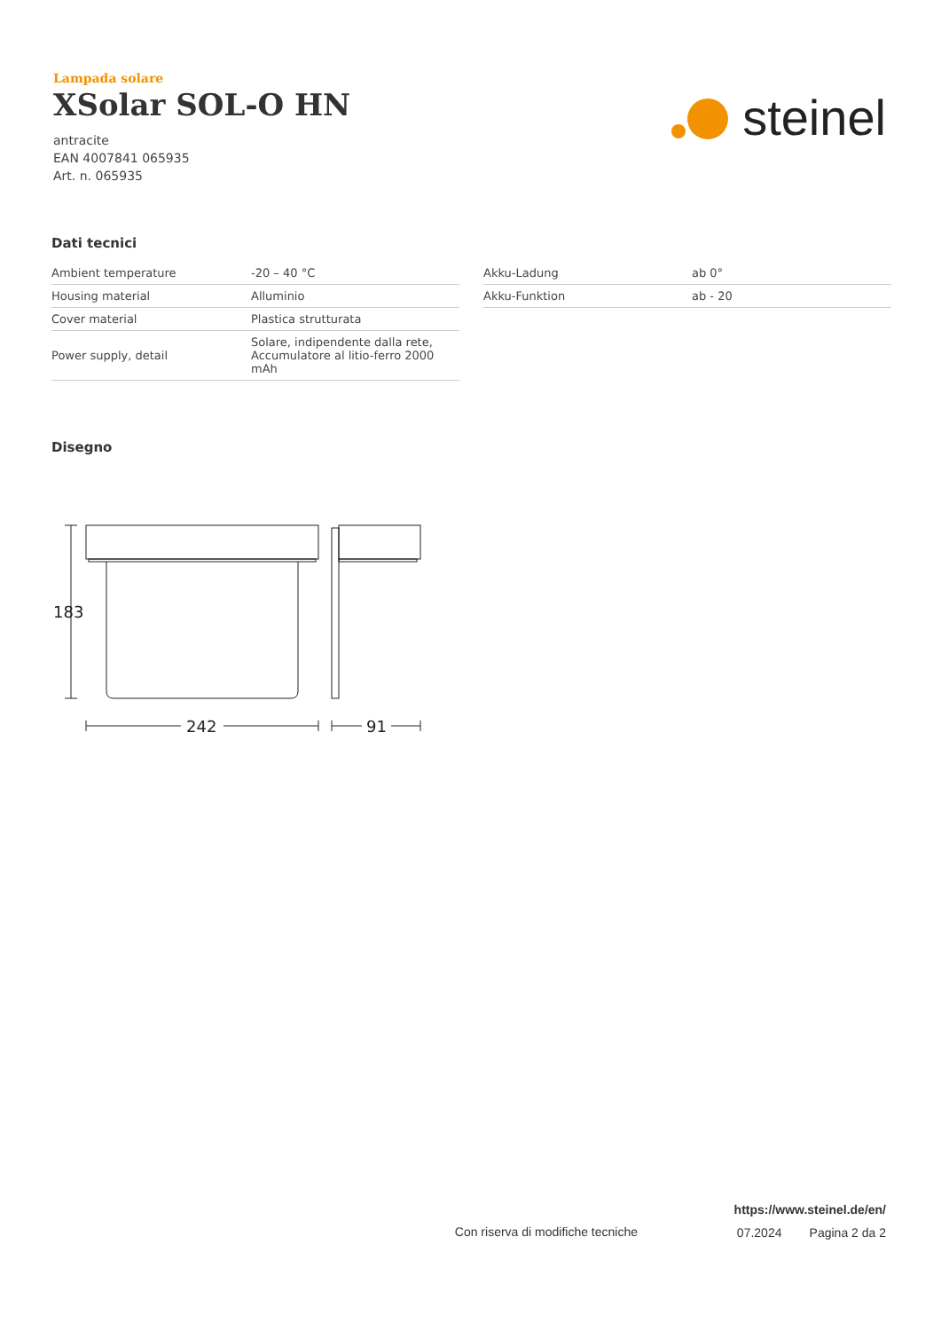Lampada solare
XSolar SOL-O HN
antracite
EAN 4007841 065935
Art. n. 065935
steinel
Dati tecnici
| Ambient temperature | -20 – 40 °C |
| Housing material | Alluminio |
| Cover material | Plastica strutturata |
| Power supply, detail | Solare, indipendente dalla rete, Accumulatore al litio-ferro 2000 mAh |
| Akku-Ladung | ab 0° |
| Akku-Funktion | ab - 20 |
Disegno
183
242
91
https://www.steinel.de/en/
07.2024 Pagina 2 da 2
Con riserva di modifiche tecniche